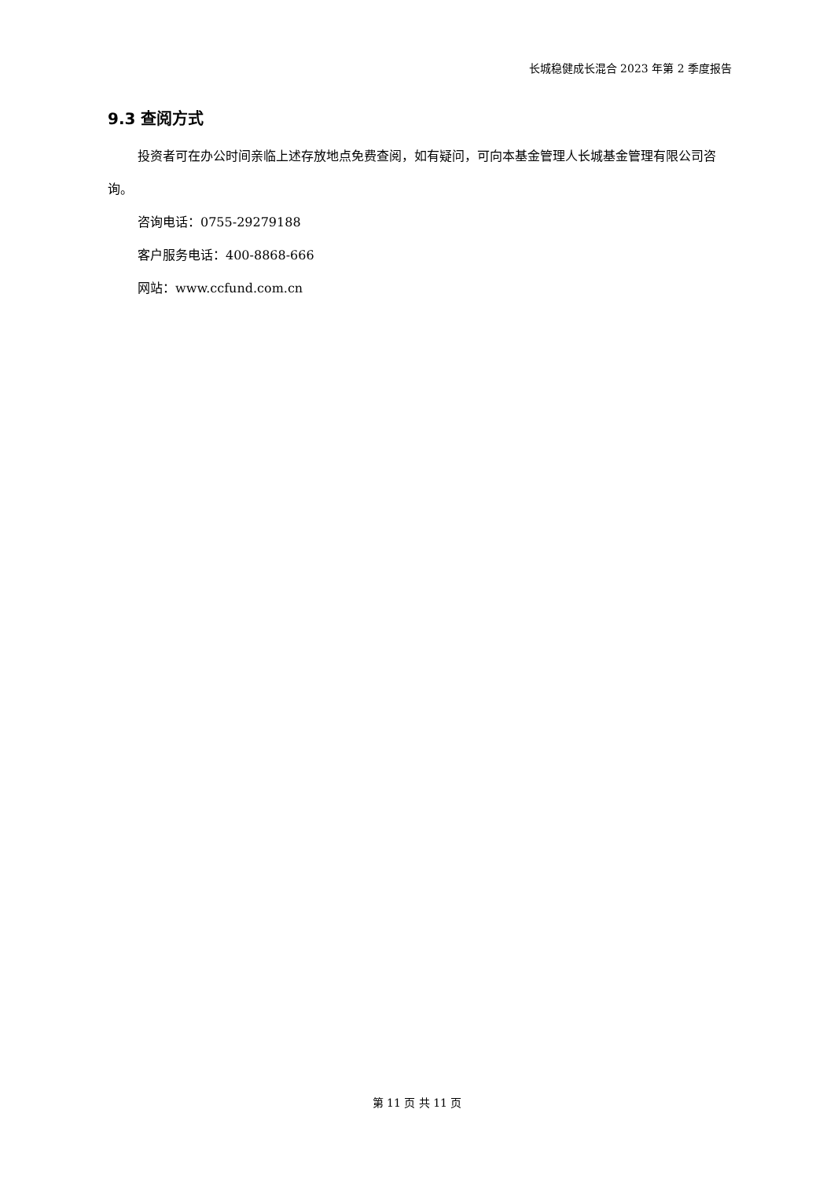长城稳健成长混合 2023 年第 2 季度报告
9.3 查阅方式
投资者可在办公时间亲临上述存放地点免费查阅，如有疑问，可向本基金管理人长城基金管理有限公司咨询。
咨询电话：0755-29279188
客户服务电话：400-8868-666
网站：www.ccfund.com.cn
第 11 页 共 11 页